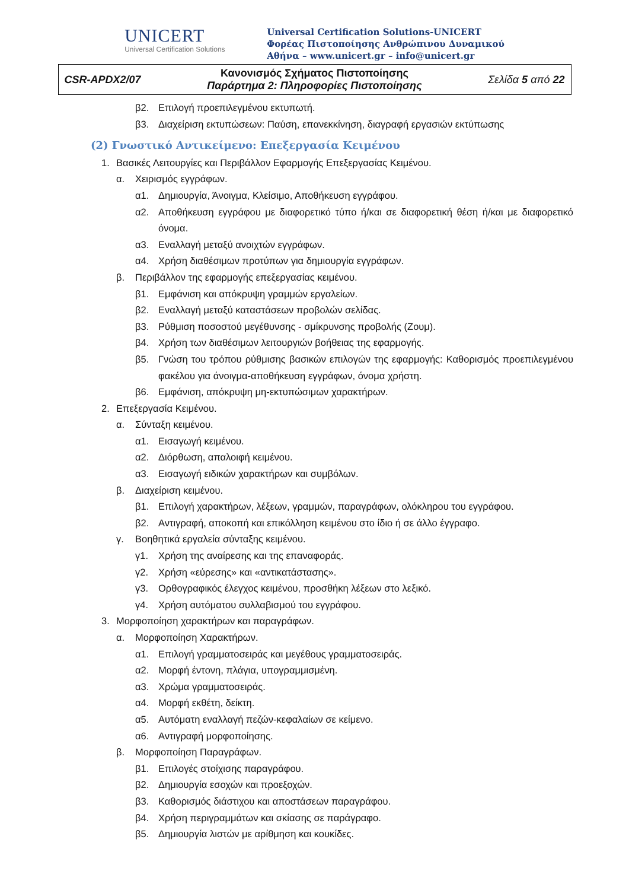UNICERT
Universal Certification Solutions
Universal Certification Solutions-UNICERT
Φορέας Πιστοποίησης Ανθρώπινου Δυναμικού
Αθήνα – www.unicert.gr – info@unicert.gr
| CSR-APDX2/07 | Κανονισμός Σχήματος Πιστοποίησης Παράρτημα 2: Πληροφορίες Πιστοποίησης | Σελίδα 5 από 22 |
β2. Επιλογή προεπιλεγμένου εκτυπωτή.
β3. Διαχείριση εκτυπώσεων: Παύση, επανεκκίνηση, διαγραφή εργασιών εκτύπωσης
(2) Γνωστικό Αντικείμενο: Επεξεργασία Κειμένου
1. Βασικές Λειτουργίες και Περιβάλλον Εφαρμογής Επεξεργασίας Κειμένου.
α. Χειρισμός εγγράφων.
α1. Δημιουργία, Άνοιγμα, Κλείσιμο, Αποθήκευση εγγράφου.
α2. Αποθήκευση εγγράφου με διαφορετικό τύπο ή/και σε διαφορετική θέση ή/και με διαφορετικό όνομα.
α3. Εναλλαγή μεταξύ ανοιχτών εγγράφων.
α4. Χρήση διαθέσιμων προτύπων για δημιουργία εγγράφων.
β. Περιβάλλον της εφαρμογής επεξεργασίας κειμένου.
β1. Εμφάνιση και απόκρυψη γραμμών εργαλείων.
β2. Εναλλαγή μεταξύ καταστάσεων προβολών σελίδας.
β3. Ρύθμιση ποσοστού μεγέθυνσης - σμίκρυνσης προβολής (Ζουμ).
β4. Χρήση των διαθέσιμων λειτουργιών βοήθειας της εφαρμογής.
β5. Γνώση του τρόπου ρύθμισης βασικών επιλογών της εφαρμογής: Καθορισμός προεπιλεγμένου φακέλου για άνοιγμα-αποθήκευση εγγράφων, όνομα χρήστη.
β6. Εμφάνιση, απόκρυψη μη-εκτυπώσιμων χαρακτήρων.
2. Επεξεργασία Κειμένου.
α. Σύνταξη κειμένου.
α1. Εισαγωγή κειμένου.
α2. Διόρθωση, απαλοιφή κειμένου.
α3. Εισαγωγή ειδικών χαρακτήρων και συμβόλων.
β. Διαχείριση κειμένου.
β1. Επιλογή χαρακτήρων, λέξεων, γραμμών, παραγράφων, ολόκληρου του εγγράφου.
β2. Αντιγραφή, αποκοπή και επικόλληση κειμένου στο ίδιο ή σε άλλο έγγραφο.
γ. Βοηθητικά εργαλεία σύνταξης κειμένου.
γ1. Χρήση της αναίρεσης και της επαναφοράς.
γ2. Χρήση «εύρεσης» και «αντικατάστασης».
γ3. Ορθογραφικός έλεγχος κειμένου, προσθήκη λέξεων στο λεξικό.
γ4. Χρήση αυτόματου συλλαβισμού του εγγράφου.
3. Μορφοποίηση χαρακτήρων και παραγράφων.
α. Μορφοποίηση Χαρακτήρων.
α1. Επιλογή γραμματοσειράς και μεγέθους γραμματοσειράς.
α2. Μορφή έντονη, πλάγια, υπογραμμισμένη.
α3. Χρώμα γραμματοσειράς.
α4. Μορφή εκθέτη, δείκτη.
α5. Αυτόματη εναλλαγή πεζών-κεφαλαίων σε κείμενο.
α6. Αντιγραφή μορφοποίησης.
β. Μορφοποίηση Παραγράφων.
β1. Επιλογές στοίχισης παραγράφου.
β2. Δημιουργία εσοχών και προεξοχών.
β3. Καθορισμός διάστιχου και αποστάσεων παραγράφου.
β4. Χρήση περιγραμμάτων και σκίασης σε παράγραφο.
β5. Δημιουργία λιστών με αρίθμηση και κουκίδες.